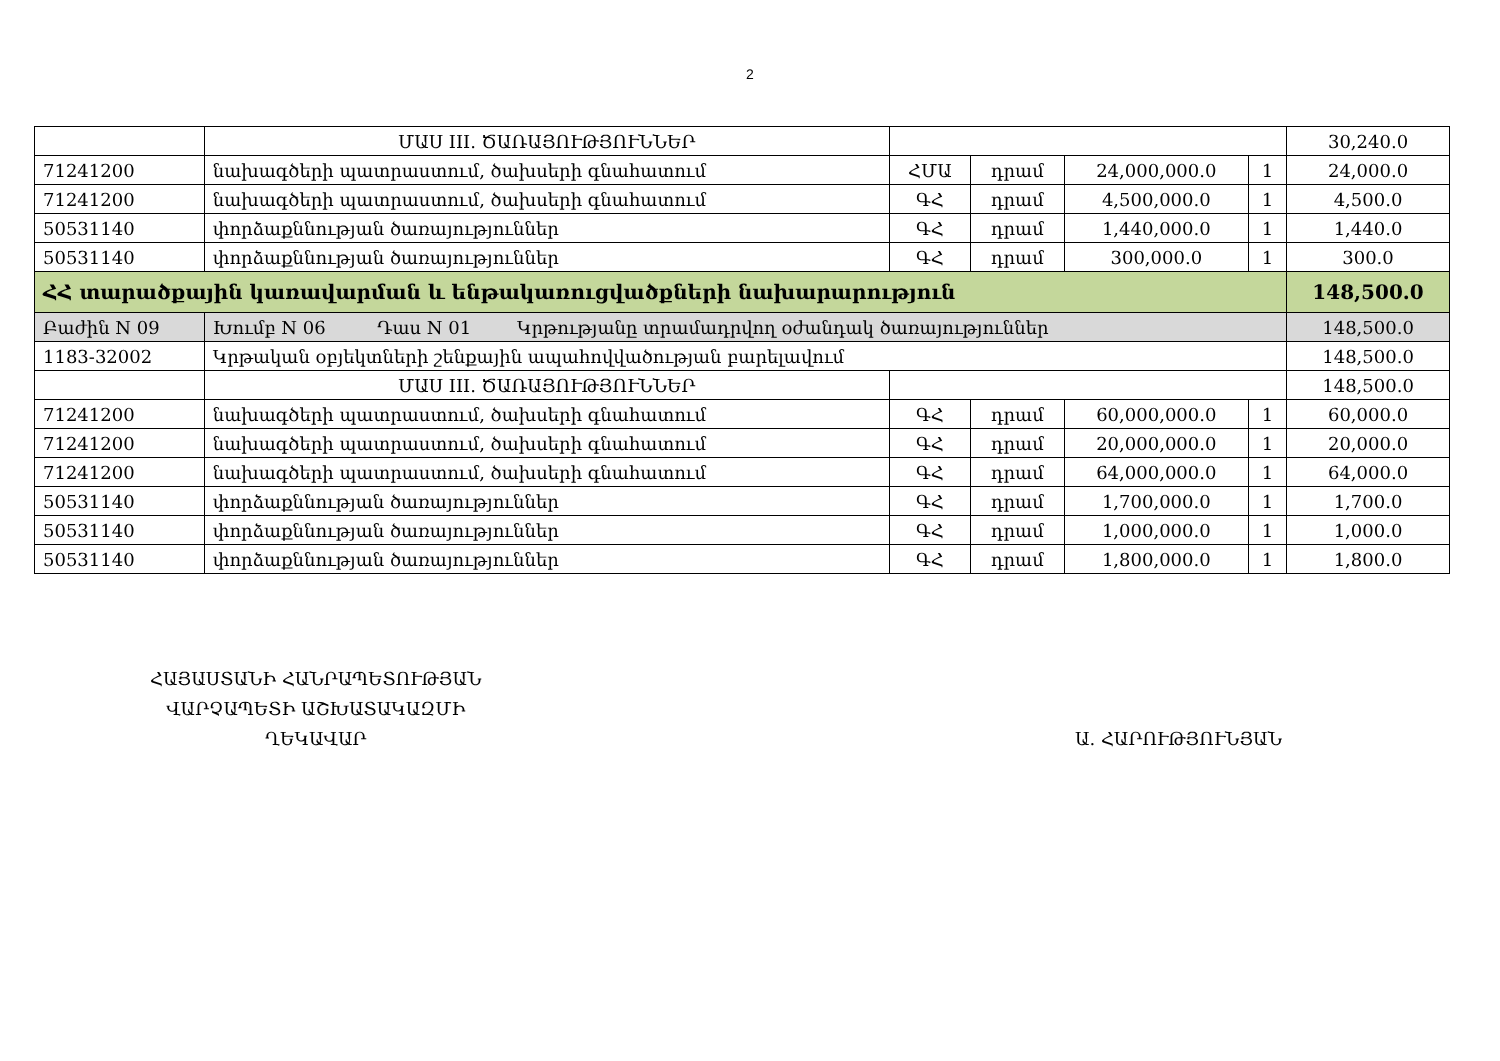2
| | ՄԱՍ III. ԾԱՌԱՅՈՒԹՅՈՒՆՆԵՐ | | | | | 30,240.0 |
| 71241200 | նախագծերի պատրաստում, ծախսերի գնահատում | ՀՄԱ | դրամ | 24,000,000.0 | 1 | 24,000.0 |
| 71241200 | նախագծերի պատրաստում, ծախսերի գնահատում | ԳՀ | դրամ | 4,500,000.0 | 1 | 4,500.0 |
| 50531140 | փորձաքննության ծառայություններ | ԳՀ | դրամ | 1,440,000.0 | 1 | 1,440.0 |
| 50531140 | փորձաքննության ծառայություններ | ԳՀ | դրամ | 300,000.0 | 1 | 300.0 |
| ՀՀ տարածքային կառավարման և ենթակառուցվածքների նախարարություն | | | | | | 148,500.0 |
| Բաժին N 09 | Խումբ N 06 Դաս N 01 Կրթությանը տրամադրվող օժանդակ ծառայություններ | | | | | 148,500.0 |
| 1183-32002 | Կրթական օբյեկտների շենքային ապահովվածության բարելավում | | | | | 148,500.0 |
| | ՄԱՍ III. ԾԱՌԱՅՈՒԹՅՈՒՆՆԵՐ | | | | | 148,500.0 |
| 71241200 | նախագծերի պատրաստում, ծախսերի գնահատում | ԳՀ | դրամ | 60,000,000.0 | 1 | 60,000.0 |
| 71241200 | նախագծերի պատրաստում, ծախսերի գնահատում | ԳՀ | դրամ | 20,000,000.0 | 1 | 20,000.0 |
| 71241200 | նախագծերի պատրաստում, ծախսերի գնահատում | ԳՀ | դրամ | 64,000,000.0 | 1 | 64,000.0 |
| 50531140 | փորձաքննության ծառայություններ | ԳՀ | դրամ | 1,700,000.0 | 1 | 1,700.0 |
| 50531140 | փորձաքննության ծառայություններ | ԳՀ | դրամ | 1,000,000.0 | 1 | 1,000.0 |
| 50531140 | փորձաքննության ծառայություններ | ԳՀ | դրամ | 1,800,000.0 | 1 | 1,800.0 |
ՀԱՅԱՍՏԱՆԻ ՀԱՆՐԱՊԵՏՈՒԹՅԱՆ
ՎԱՐՉԱՊԵՏԻ ԱՇԽԱՏԱԿԱԶՄԻ
ՂԵԿԱՎԱՐ
Ա. ՀԱՐՈՒԹՅՈՒՆՅԱՆ